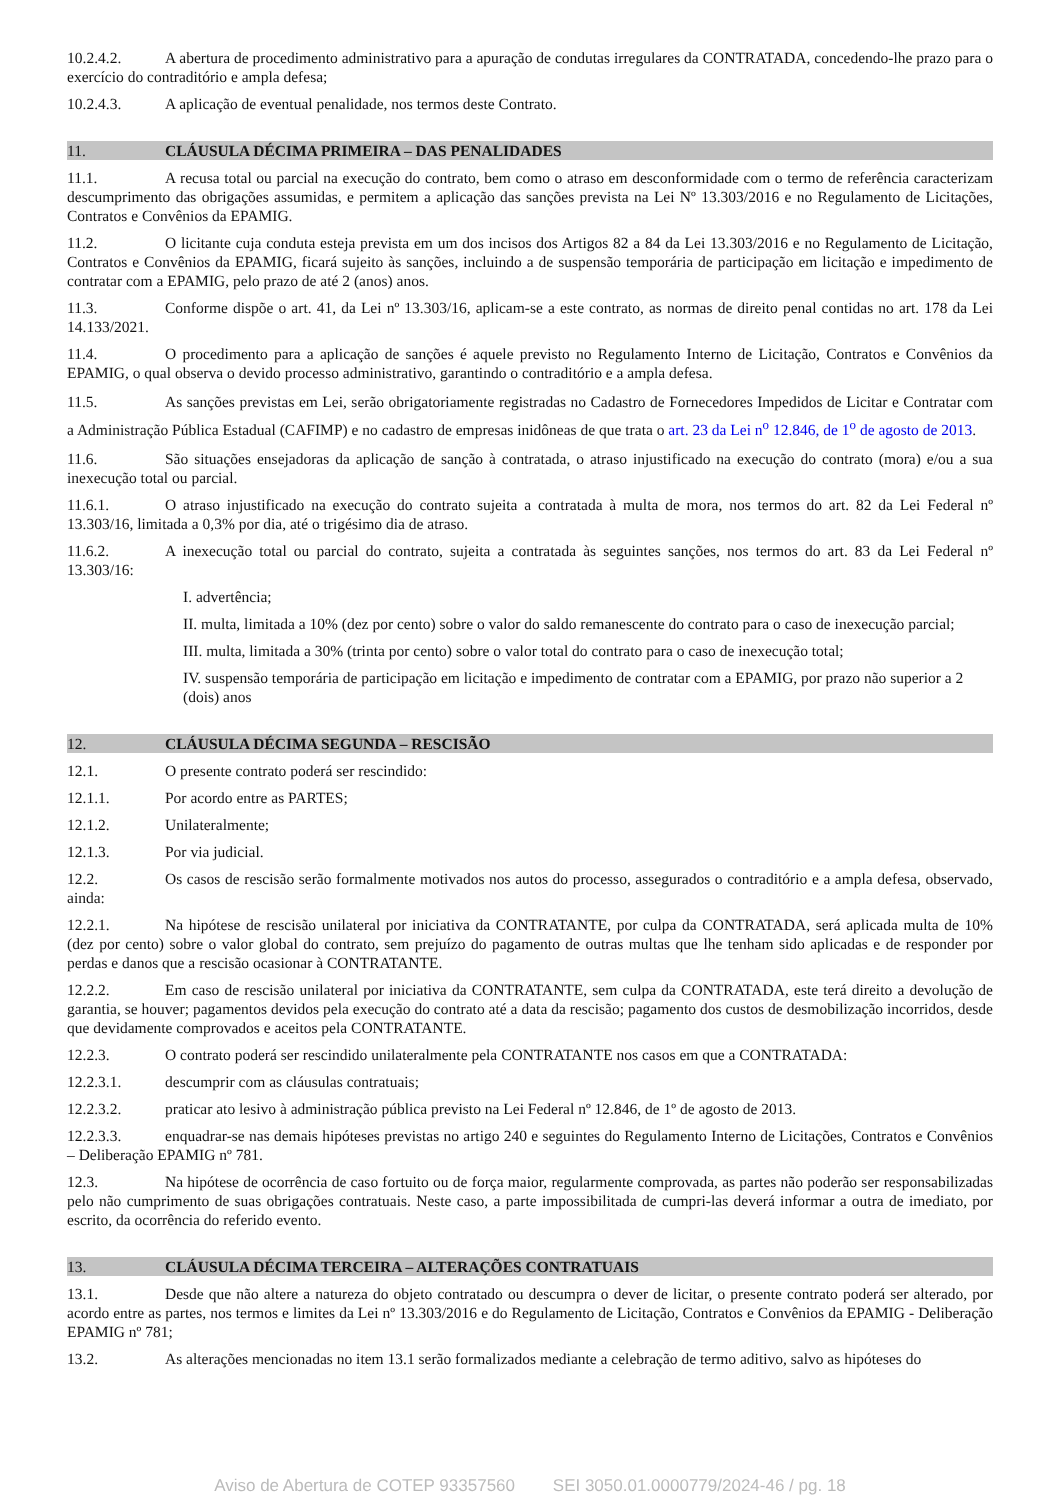10.2.4.2. A abertura de procedimento administrativo para a apuração de condutas irregulares da CONTRATADA, concedendo-lhe prazo para o exercício do contraditório e ampla defesa;
10.2.4.3. A aplicação de eventual penalidade, nos termos deste Contrato.
11. CLÁUSULA DÉCIMA PRIMEIRA – DAS PENALIDADES
11.1. A recusa total ou parcial na execução do contrato, bem como o atraso em desconformidade com o termo de referência caracterizam descumprimento das obrigações assumidas, e permitem a aplicação das sanções prevista na Lei Nº 13.303/2016 e no Regulamento de Licitações, Contratos e Convênios da EPAMIG.
11.2. O licitante cuja conduta esteja prevista em um dos incisos dos Artigos 82 a 84 da Lei 13.303/2016 e no Regulamento de Licitação, Contratos e Convênios da EPAMIG, ficará sujeito às sanções, incluindo a de suspensão temporária de participação em licitação e impedimento de contratar com a EPAMIG, pelo prazo de até 2 (anos) anos.
11.3. Conforme dispõe o art. 41, da Lei nº 13.303/16, aplicam-se a este contrato, as normas de direito penal contidas no art. 178 da Lei 14.133/2021.
11.4. O procedimento para a aplicação de sanções é aquele previsto no Regulamento Interno de Licitação, Contratos e Convênios da EPAMIG, o qual observa o devido processo administrativo, garantindo o contraditório e a ampla defesa.
11.5. As sanções previstas em Lei, serão obrigatoriamente registradas no Cadastro de Fornecedores Impedidos de Licitar e Contratar com a Administração Pública Estadual (CAFIMP) e no cadastro de empresas inidôneas de que trata o art. 23 da Lei n<sup>o</sup> 12.846, de 1<sup>o</sup> de agosto de 2013.
11.6. São situações ensejadoras da aplicação de sanção à contratada, o atraso injustificado na execução do contrato (mora) e/ou a sua inexecução total ou parcial.
11.6.1. O atraso injustificado na execução do contrato sujeita a contratada à multa de mora, nos termos do art. 82 da Lei Federal nº 13.303/16, limitada a 0,3% por dia, até o trigésimo dia de atraso.
11.6.2. A inexecução total ou parcial do contrato, sujeita a contratada às seguintes sanções, nos termos do art. 83 da Lei Federal nº 13.303/16:
I. advertência;
II. multa, limitada a 10% (dez por cento) sobre o valor do saldo remanescente do contrato para o caso de inexecução parcial;
III. multa, limitada a 30% (trinta por cento) sobre o valor total do contrato para o caso de inexecução total;
IV. suspensão temporária de participação em licitação e impedimento de contratar com a EPAMIG, por prazo não superior a 2 (dois) anos
12. CLÁUSULA DÉCIMA SEGUNDA – RESCISÃO
12.1. O presente contrato poderá ser rescindido:
12.1.1. Por acordo entre as PARTES;
12.1.2. Unilateralmente;
12.1.3. Por via judicial.
12.2. Os casos de rescisão serão formalmente motivados nos autos do processo, assegurados o contraditório e a ampla defesa, observado, ainda:
12.2.1. Na hipótese de rescisão unilateral por iniciativa da CONTRATANTE, por culpa da CONTRATADA, será aplicada multa de 10% (dez por cento) sobre o valor global do contrato, sem prejuízo do pagamento de outras multas que lhe tenham sido aplicadas e de responder por perdas e danos que a rescisão ocasionar à CONTRATANTE.
12.2.2. Em caso de rescisão unilateral por iniciativa da CONTRATANTE, sem culpa da CONTRATADA, este terá direito a devolução de garantia, se houver; pagamentos devidos pela execução do contrato até a data da rescisão; pagamento dos custos de desmobilização incorridos, desde que devidamente comprovados e aceitos pela CONTRATANTE.
12.2.3. O contrato poderá ser rescindido unilateralmente pela CONTRATANTE nos casos em que a CONTRATADA:
12.2.3.1. descumprir com as cláusulas contratuais;
12.2.3.2. praticar ato lesivo à administração pública previsto na Lei Federal nº 12.846, de 1º de agosto de 2013.
12.2.3.3. enquadrar-se nas demais hipóteses previstas no artigo 240 e seguintes do Regulamento Interno de Licitações, Contratos e Convênios – Deliberação EPAMIG nº 781.
12.3. Na hipótese de ocorrência de caso fortuito ou de força maior, regularmente comprovada, as partes não poderão ser responsabilizadas pelo não cumprimento de suas obrigações contratuais. Neste caso, a parte impossibilitada de cumpri-las deverá informar a outra de imediato, por escrito, da ocorrência do referido evento.
13. CLÁUSULA DÉCIMA TERCEIRA – ALTERAÇÕES CONTRATUAIS
13.1. Desde que não altere a natureza do objeto contratado ou descumpra o dever de licitar, o presente contrato poderá ser alterado, por acordo entre as partes, nos termos e limites da Lei nº 13.303/2016 e do Regulamento de Licitação, Contratos e Convênios da EPAMIG - Deliberação EPAMIG nº 781;
13.2. As alterações mencionadas no item 13.1 serão formalizados mediante a celebração de termo aditivo, salvo as hipóteses do
Aviso de Abertura de COTEP 93357560 SEI 3050.01.0000779/2024-46 / pg. 18